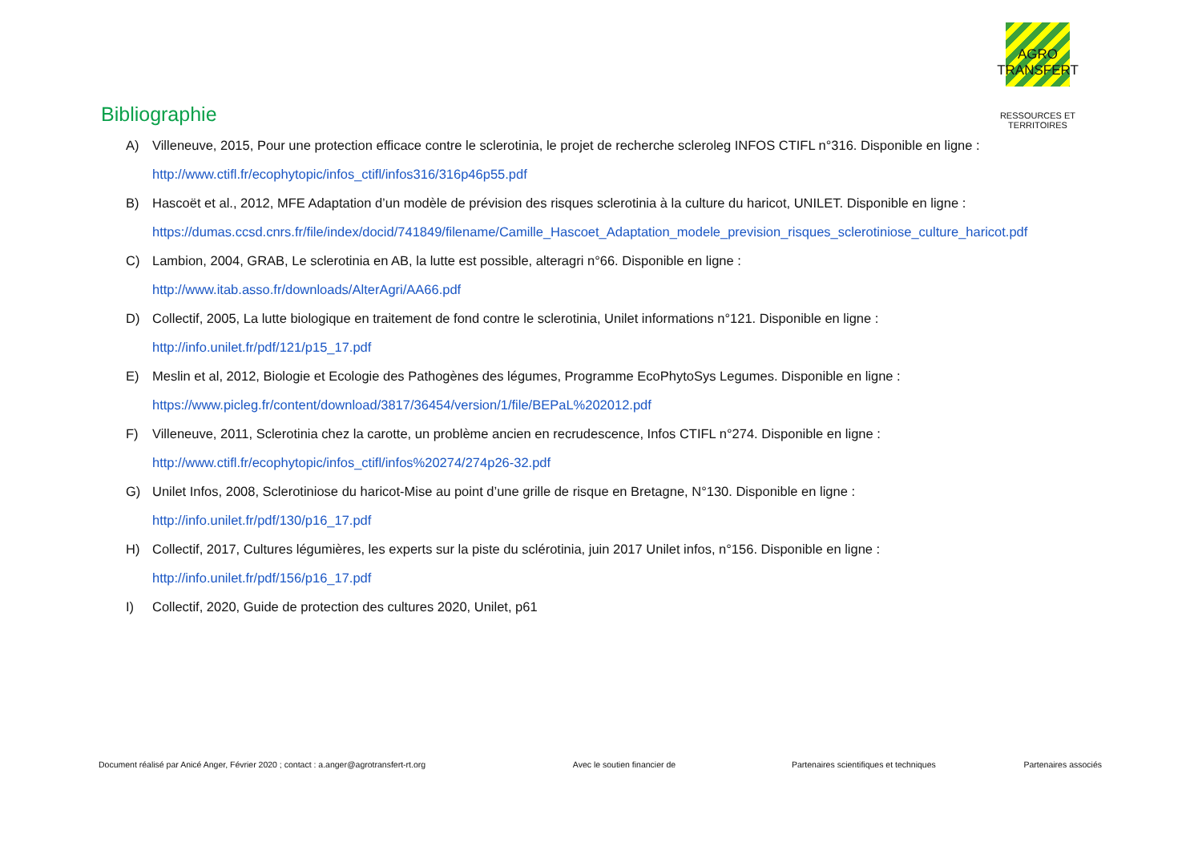AGRO TRANSFERT
RESSOURCES ET TERRITOIRES
Bibliographie
A) Villeneuve, 2015, Pour une protection efficace contre le sclerotinia, le projet de recherche scleroleg INFOS CTIFL n°316. Disponible en ligne :
http://www.ctifl.fr/ecophytopic/infos_ctifl/infos316/316p46p55.pdf
B) Hascoët et al., 2012, MFE Adaptation d’un modèle de prévision des risques sclerotinia à la culture du haricot, UNILET. Disponible en ligne :
https://dumas.ccsd.cnrs.fr/file/index/docid/741849/filename/Camille_Hascoet_Adaptation_modele_prevision_risques_sclerotiniose_culture_haricot.pdf
C) Lambion, 2004, GRAB, Le sclerotinia en AB, la lutte est possible, alteragri n°66. Disponible en ligne :
http://www.itab.asso.fr/downloads/AlterAgri/AA66.pdf
D) Collectif, 2005, La lutte biologique en traitement de fond contre le sclerotinia, Unilet informations n°121. Disponible en ligne :
http://info.unilet.fr/pdf/121/p15_17.pdf
E) Meslin et al, 2012, Biologie et Ecologie des Pathogènes des légumes, Programme EcoPhytoSys Legumes. Disponible en ligne :
https://www.picleg.fr/content/download/3817/36454/version/1/file/BEPaL%202012.pdf
F) Villeneuve, 2011, Sclerotinia chez la carotte, un problème ancien en recrudescence, Infos CTIFL n°274. Disponible en ligne :
http://www.ctifl.fr/ecophytopic/infos_ctifl/infos%20274/274p26-32.pdf
G) Unilet Infos, 2008, Sclerotiniose du haricot-Mise au point d’une grille de risque en Bretagne, N°130. Disponible en ligne :
http://info.unilet.fr/pdf/130/p16_17.pdf
H) Collectif, 2017, Cultures légumières, les experts sur la piste du sclérotinia, juin 2017 Unilet infos, n°156. Disponible en ligne :
http://info.unilet.fr/pdf/156/p16_17.pdf
I) Collectif, 2020, Guide de protection des cultures 2020, Unilet, p61
Document réalisé par Anicé Anger, Février 2020 ; contact : a.anger@agrotransfert-rt.org
Avec le soutien financier de Partenaires scientifiques et techniques
Partenaires associés